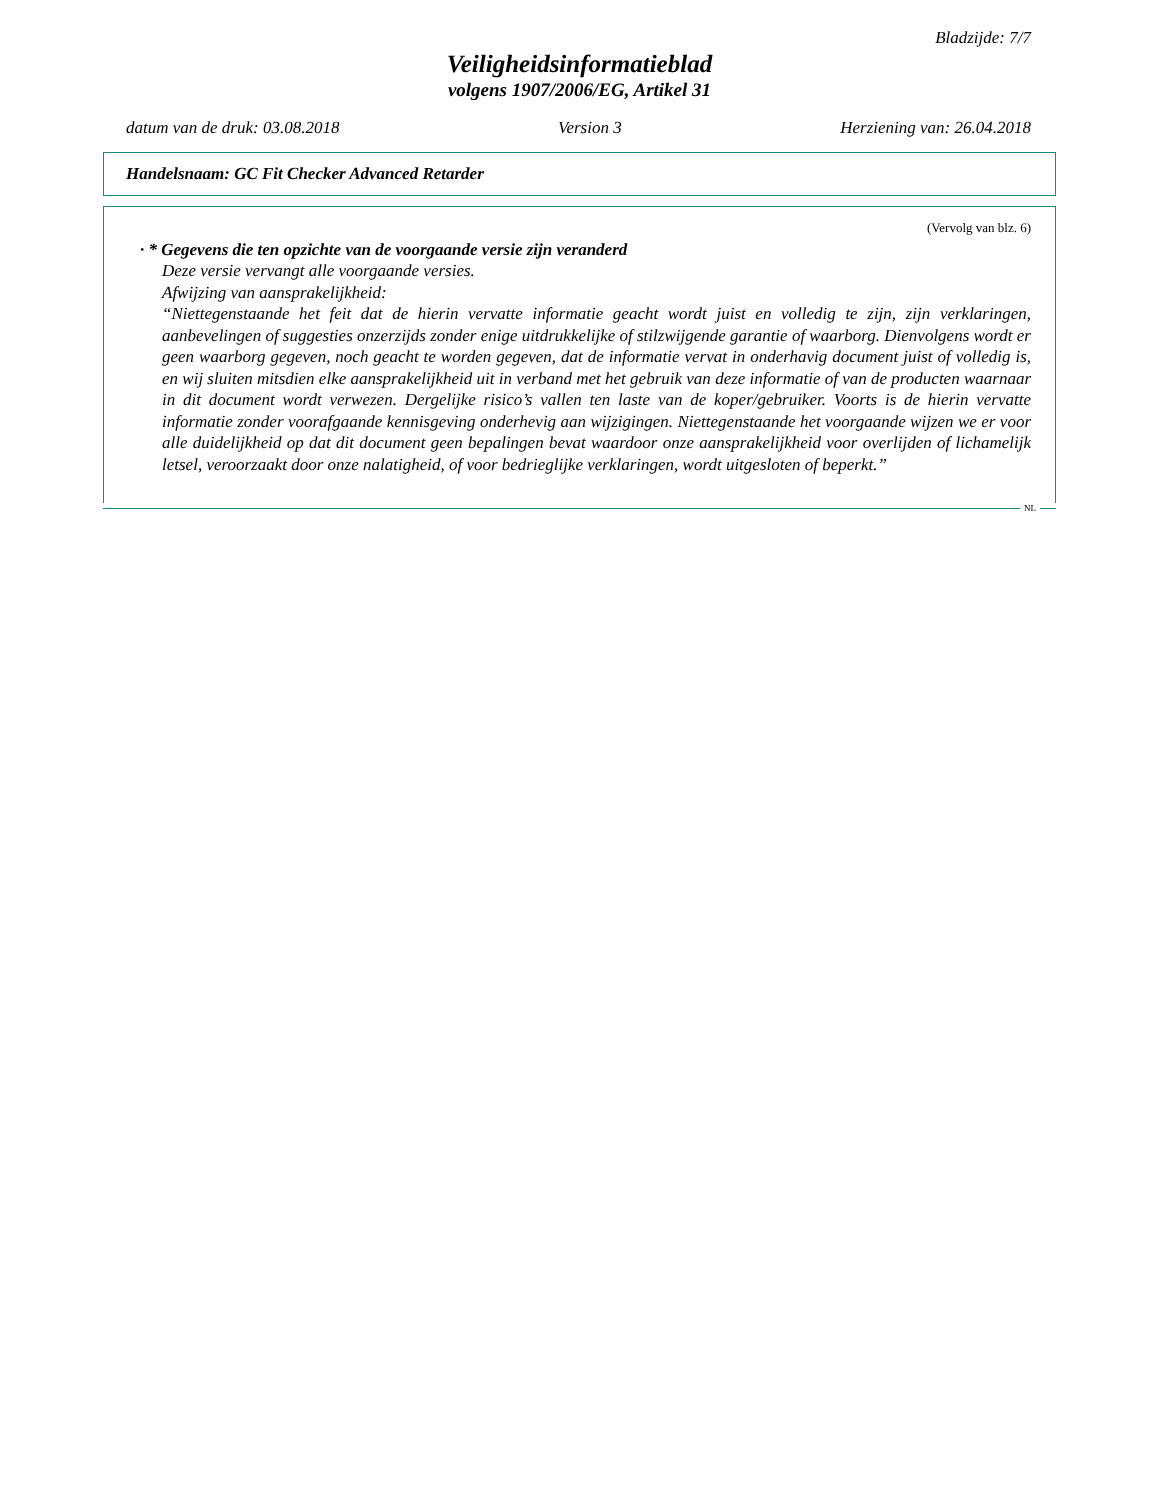Bladzijde: 7/7
Veiligheidsinformatieblad
volgens 1907/2006/EG, Artikel 31
datum van de druk: 03.08.2018 Version 3 Herziening van: 26.04.2018
Handelsnaam: GC Fit Checker Advanced Retarder
(Vervolg van blz. 6)
· * Gegevens die ten opzichte van de voorgaande versie zijn veranderd
Deze versie vervangt alle voorgaande versies.
Afwijzing van aansprakelijkheid:
“Niettegenstaande het feit dat de hierin vervatte informatie geacht wordt juist en volledig te zijn, zijn verklaringen, aanbevelingen of suggesties onzerzijds zonder enige uitdrukkelijke of stilzwijgende garantie of waarborg. Dienvolgens wordt er geen waarborg gegeven, noch geacht te worden gegeven, dat de informatie vervat in onderhavig document juist of volledig is, en wij sluiten mitsdien elke aansprakelijkheid uit in verband met het gebruik van deze informatie of van de producten waarnaar in dit document wordt verwezen. Dergelijke risico’s vallen ten laste van de koper/gebruiker. Voorts is de hierin vervatte informatie zonder voorafgaande kennisgeving onderhevig aan wijzigingen. Niettegenstaande het voorgaande wijzen we er voor alle duidelijkheid op dat dit document geen bepalingen bevat waardoor onze aansprakelijkheid voor overlijden of lichamelijk letsel, veroorzaakt door onze nalatigheid, of voor bedrieglijke verklaringen, wordt uitgesloten of beperkt.”
NL